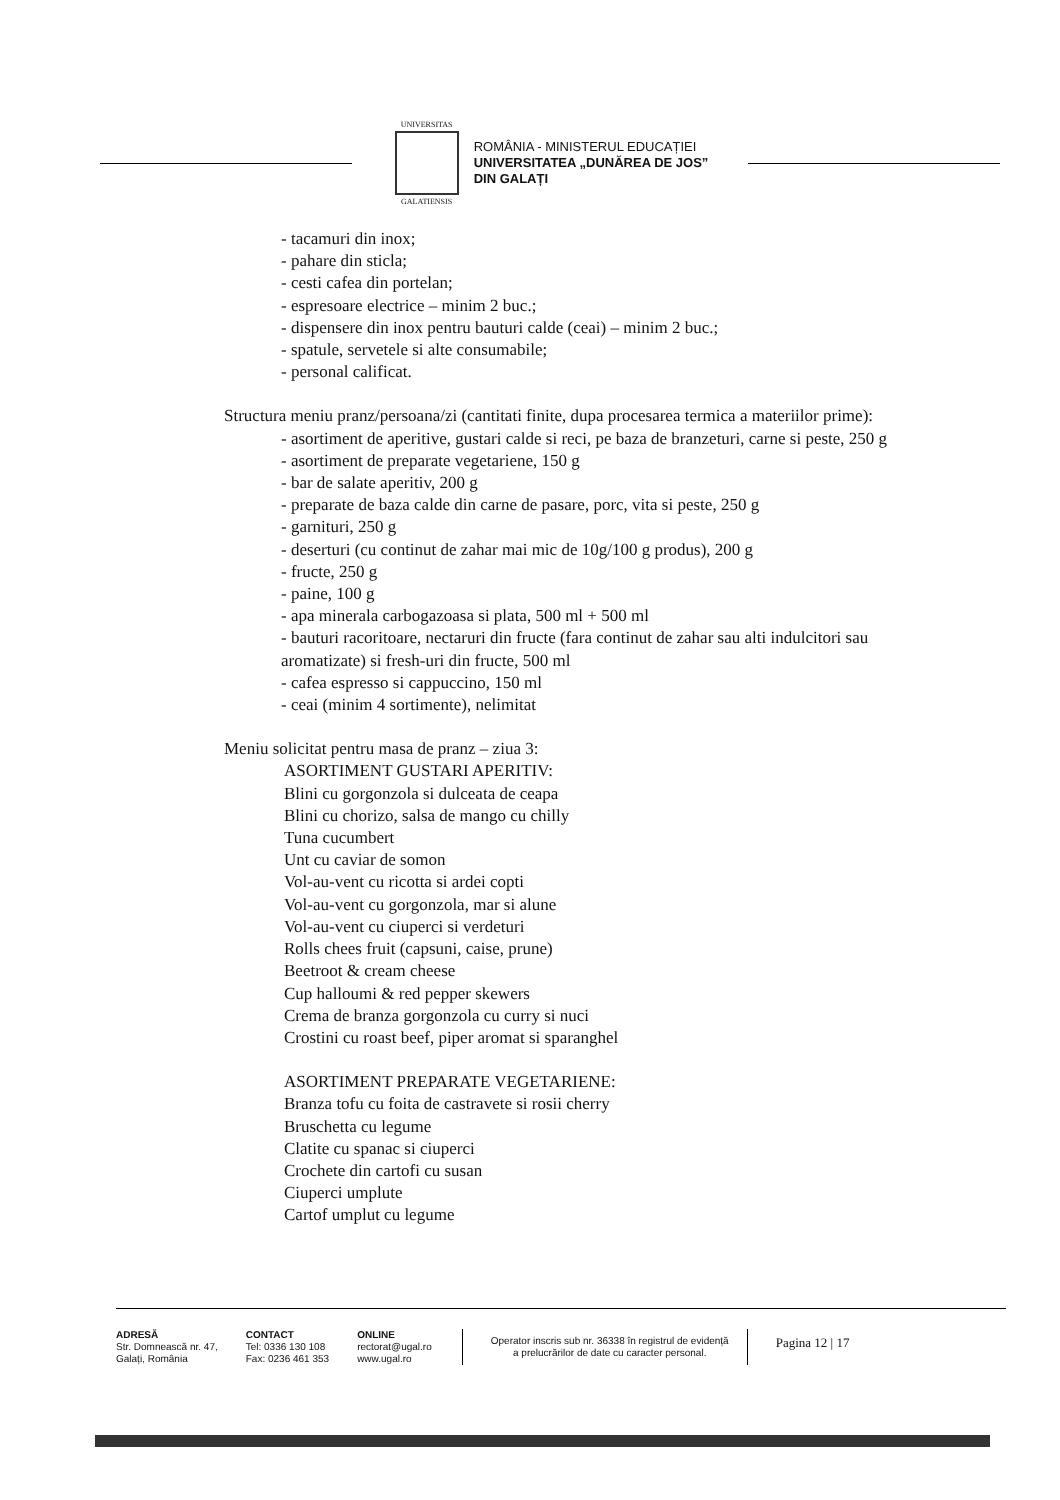UNIVERSITAS
GALATIENSIS
ROMÂNIA - MINISTERUL EDUCAȚIEI
UNIVERSITATEA „DUNĂREA DE JOS”
DIN GALAȚI
- tacamuri din inox;
- pahare din sticla;
- cesti cafea din portelan;
- espresoare electrice – minim 2 buc.;
- dispensere din inox pentru bauturi calde (ceai) – minim 2 buc.;
- spatule, servetele si alte consumabile;
- personal calificat.
Structura meniu pranz/persoana/zi (cantitati finite, dupa procesarea termica a materiilor prime):
- asortiment de aperitive, gustari calde si reci, pe baza de branzeturi, carne si peste, 250 g
- asortiment de preparate vegetariene, 150 g
- bar de salate aperitiv, 200 g
- preparate de baza calde din carne de pasare, porc, vita si peste, 250 g
- garnituri, 250 g
- deserturi (cu continut de zahar mai mic de 10g/100 g produs), 200 g
- fructe, 250 g
- paine, 100 g
- apa minerala carbogazoasa si plata, 500 ml + 500 ml
- bauturi racoritoare, nectaruri din fructe (fara continut de zahar sau alti indulcitori sau aromatizate) si fresh-uri din fructe, 500 ml
- cafea espresso si cappuccino, 150 ml
- ceai (minim 4 sortimente), nelimitat
Meniu solicitat pentru masa de pranz – ziua 3:
ASORTIMENT GUSTARI APERITIV:
Blini cu gorgonzola si dulceata de ceapa
Blini cu chorizo, salsa de mango cu chilly
Tuna cucumbert
Unt cu caviar de somon
Vol-au-vent cu ricotta si ardei copti
Vol-au-vent cu gorgonzola, mar si alune
Vol-au-vent cu ciuperci si verdeturi
Rolls chees fruit (capsuni, caise, prune)
Beetroot & cream cheese
Cup halloumi & red pepper skewers
Crema de branza gorgonzola cu curry si nuci
Crostini cu roast beef, piper aromat si sparanghel
ASORTIMENT PREPARATE VEGETARIENE:
Branza tofu cu foita de castravete si rosii cherry
Bruschetta cu legume
Clatite cu spanac si ciuperci
Crochete din cartofi cu susan
Ciuperci umplute
Cartof umplut cu legume
ADRESĂ
Str. Domnească nr. 47,
Galați, România
CONTACT
Tel: 0336 130 108
Fax: 0236 461 353
ONLINE
rectorat@ugal.ro
www.ugal.ro
Operator inscris sub nr. 36338 în registrul de evidență
a prelucrărilor de date cu caracter personal.
Pagina 12 | 17